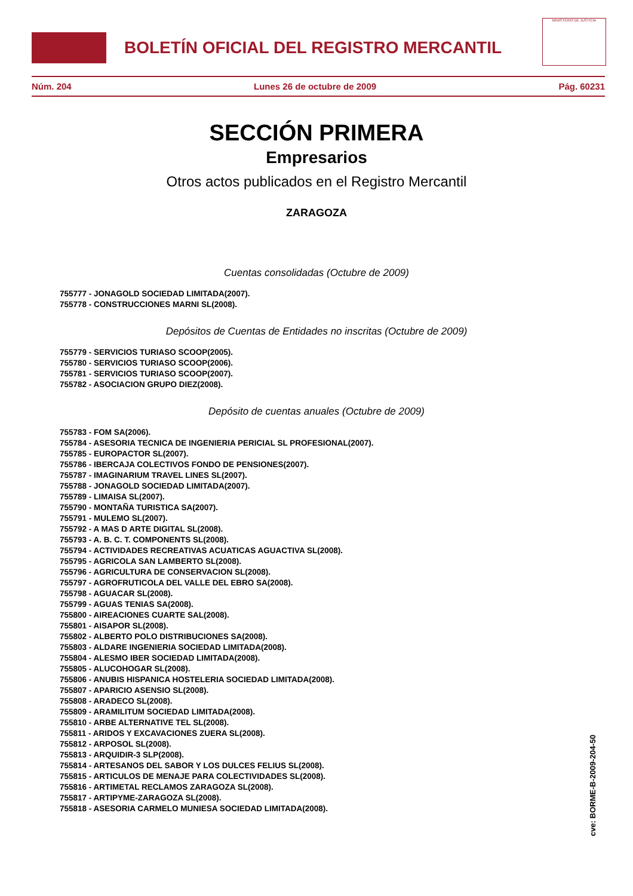BOLETÍN OFICIAL DEL REGISTRO MERCANTIL
MINISTERIO DE JUSTICIA
Núm. 204 Lunes 26 de octubre de 2009 Pág. 60231
SECCIÓN PRIMERA
Empresarios
Otros actos publicados en el Registro Mercantil
ZARAGOZA
Cuentas consolidadas (Octubre de 2009)
755777 - JONAGOLD SOCIEDAD LIMITADA(2007).
755778 - CONSTRUCCIONES MARNI SL(2008).
Depósitos de Cuentas de Entidades no inscritas (Octubre de 2009)
755779 - SERVICIOS TURIASO SCOOP(2005).
755780 - SERVICIOS TURIASO SCOOP(2006).
755781 - SERVICIOS TURIASO SCOOP(2007).
755782 - ASOCIACION GRUPO DIEZ(2008).
Depósito de cuentas anuales (Octubre de 2009)
755783 - FOM SA(2006).
755784 - ASESORIA TECNICA DE INGENIERIA PERICIAL SL PROFESIONAL(2007).
755785 - EUROPACTOR SL(2007).
755786 - IBERCAJA COLECTIVOS FONDO DE PENSIONES(2007).
755787 - IMAGINARIUM TRAVEL LINES SL(2007).
755788 - JONAGOLD SOCIEDAD LIMITADA(2007).
755789 - LIMAISA SL(2007).
755790 - MONTAÑA TURISTICA SA(2007).
755791 - MULEMO SL(2007).
755792 - A MAS D ARTE DIGITAL SL(2008).
755793 - A. B. C. T. COMPONENTS SL(2008).
755794 - ACTIVIDADES RECREATIVAS ACUATICAS AGUACTIVA SL(2008).
755795 - AGRICOLA SAN LAMBERTO SL(2008).
755796 - AGRICULTURA DE CONSERVACION SL(2008).
755797 - AGROFRUTICOLA DEL VALLE DEL EBRO SA(2008).
755798 - AGUACAR SL(2008).
755799 - AGUAS TENIAS SA(2008).
755800 - AIREACIONES CUARTE SAL(2008).
755801 - AISAPOR SL(2008).
755802 - ALBERTO POLO DISTRIBUCIONES SA(2008).
755803 - ALDARE INGENIERIA SOCIEDAD LIMITADA(2008).
755804 - ALESMO IBER SOCIEDAD LIMITADA(2008).
755805 - ALUCOHOGAR SL(2008).
755806 - ANUBIS HISPANICA HOSTELERIA SOCIEDAD LIMITADA(2008).
755807 - APARICIO ASENSIO SL(2008).
755808 - ARADECO SL(2008).
755809 - ARAMILITUM SOCIEDAD LIMITADA(2008).
755810 - ARBE ALTERNATIVE TEL SL(2008).
755811 - ARIDOS Y EXCAVACIONES ZUERA SL(2008).
755812 - ARPOSOL SL(2008).
755813 - ARQUIDIR-3 SLP(2008).
755814 - ARTESANOS DEL SABOR Y LOS DULCES FELIUS SL(2008).
755815 - ARTICULOS DE MENAJE PARA COLECTIVIDADES SL(2008).
755816 - ARTIMETAL RECLAMOS ZARAGOZA SL(2008).
755817 - ARTIPYME-ZARAGOZA SL(2008).
755818 - ASESORIA CARMELO MUNIESA SOCIEDAD LIMITADA(2008).
cve: BORME-B-2009-204-50